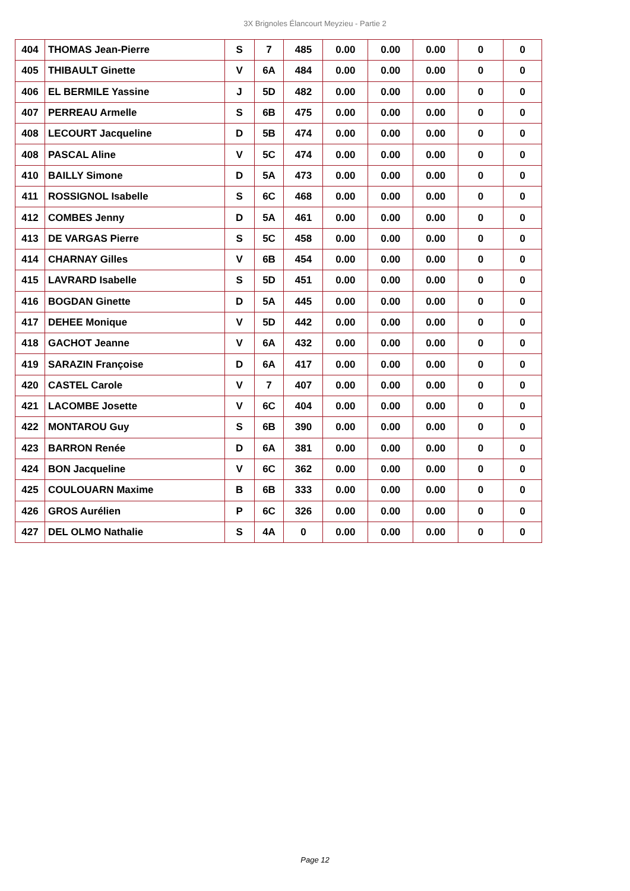3X Brignoles Élancourt Meyzieu - Partie 2
| 404 | THOMAS Jean-Pierre | S | 7 | 485 | 0.00 | 0.00 | 0.00 | 0 | 0 |
| 405 | THIBAULT Ginette | V | 6A | 484 | 0.00 | 0.00 | 0.00 | 0 | 0 |
| 406 | EL BERMILE Yassine | J | 5D | 482 | 0.00 | 0.00 | 0.00 | 0 | 0 |
| 407 | PERREAU Armelle | S | 6B | 475 | 0.00 | 0.00 | 0.00 | 0 | 0 |
| 408 | LECOURT Jacqueline | D | 5B | 474 | 0.00 | 0.00 | 0.00 | 0 | 0 |
| 408 | PASCAL Aline | V | 5C | 474 | 0.00 | 0.00 | 0.00 | 0 | 0 |
| 410 | BAILLY Simone | D | 5A | 473 | 0.00 | 0.00 | 0.00 | 0 | 0 |
| 411 | ROSSIGNOL Isabelle | S | 6C | 468 | 0.00 | 0.00 | 0.00 | 0 | 0 |
| 412 | COMBES Jenny | D | 5A | 461 | 0.00 | 0.00 | 0.00 | 0 | 0 |
| 413 | DE VARGAS Pierre | S | 5C | 458 | 0.00 | 0.00 | 0.00 | 0 | 0 |
| 414 | CHARNAY Gilles | V | 6B | 454 | 0.00 | 0.00 | 0.00 | 0 | 0 |
| 415 | LAVRARD Isabelle | S | 5D | 451 | 0.00 | 0.00 | 0.00 | 0 | 0 |
| 416 | BOGDAN Ginette | D | 5A | 445 | 0.00 | 0.00 | 0.00 | 0 | 0 |
| 417 | DEHEE Monique | V | 5D | 442 | 0.00 | 0.00 | 0.00 | 0 | 0 |
| 418 | GACHOT Jeanne | V | 6A | 432 | 0.00 | 0.00 | 0.00 | 0 | 0 |
| 419 | SARAZIN Françoise | D | 6A | 417 | 0.00 | 0.00 | 0.00 | 0 | 0 |
| 420 | CASTEL Carole | V | 7 | 407 | 0.00 | 0.00 | 0.00 | 0 | 0 |
| 421 | LACOMBE Josette | V | 6C | 404 | 0.00 | 0.00 | 0.00 | 0 | 0 |
| 422 | MONTAROU Guy | S | 6B | 390 | 0.00 | 0.00 | 0.00 | 0 | 0 |
| 423 | BARRON Renée | D | 6A | 381 | 0.00 | 0.00 | 0.00 | 0 | 0 |
| 424 | BON Jacqueline | V | 6C | 362 | 0.00 | 0.00 | 0.00 | 0 | 0 |
| 425 | COULOUARN Maxime | B | 6B | 333 | 0.00 | 0.00 | 0.00 | 0 | 0 |
| 426 | GROS Aurélien | P | 6C | 326 | 0.00 | 0.00 | 0.00 | 0 | 0 |
| 427 | DEL OLMO Nathalie | S | 4A | 0 | 0.00 | 0.00 | 0.00 | 0 | 0 |
Page 12